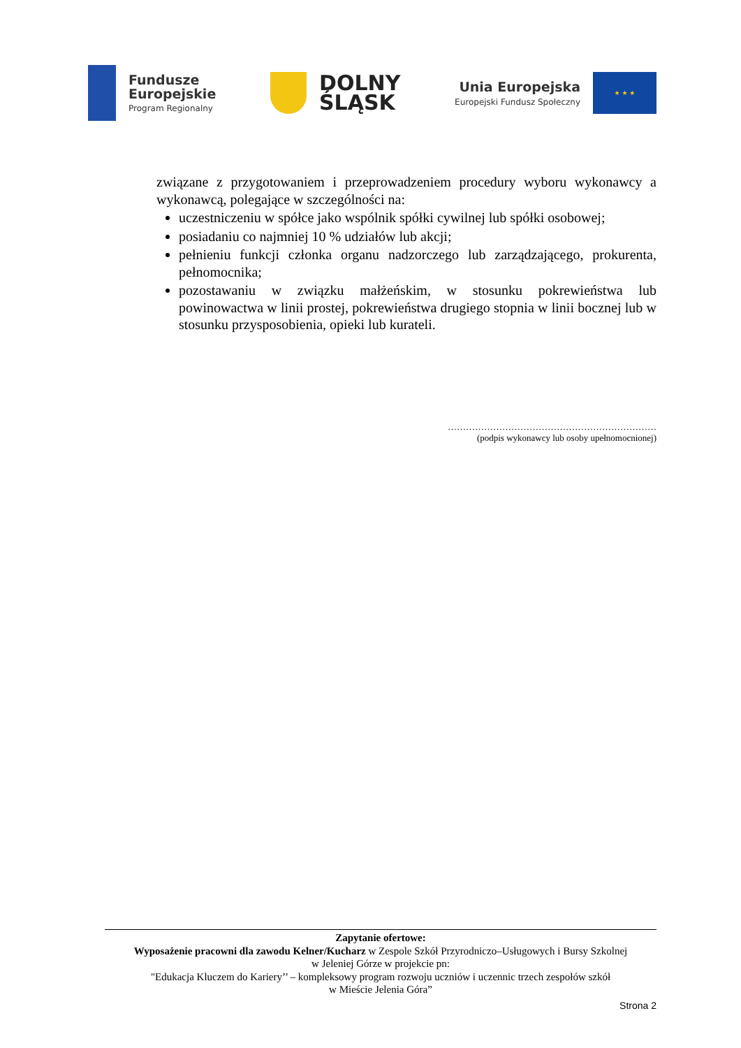Fundusze
Europejskie
Program Regionalny
DOLNY
ŚLĄSK
Unia Europejska
Europejski Fundusz Społeczny
★ ★ ★
związane z przygotowaniem i przeprowadzeniem procedury wyboru wykonawcy a wykonawcą, polegające w szczególności na:
uczestniczeniu w spółce jako wspólnik spółki cywilnej lub spółki osobowej;
posiadaniu co najmniej 10 % udziałów lub akcji;
pełnieniu funkcji członka organu nadzorczego lub zarządzającego, prokurenta, pełnomocnika;
pozostawaniu w związku małżeńskim, w stosunku pokrewieństwa lub powinowactwa w linii prostej, pokrewieństwa drugiego stopnia w linii bocznej lub w stosunku przysposobienia, opieki lub kurateli.
……………………………………………………………
(podpis wykonawcy lub osoby upełnomocnionej)
Zapytanie ofertowe:
Wyposażenie pracowni dla zawodu Kelner/Kucharz w Zespole Szkół Przyrodniczo–Usługowych i Bursy Szkolnej
w Jeleniej Górze w projekcie pn:
"Edukacja Kluczem do Kariery’’ – kompleksowy program rozwoju uczniów i uczennic trzech zespołów szkół
w Mieście Jelenia Góra”
Strona 2